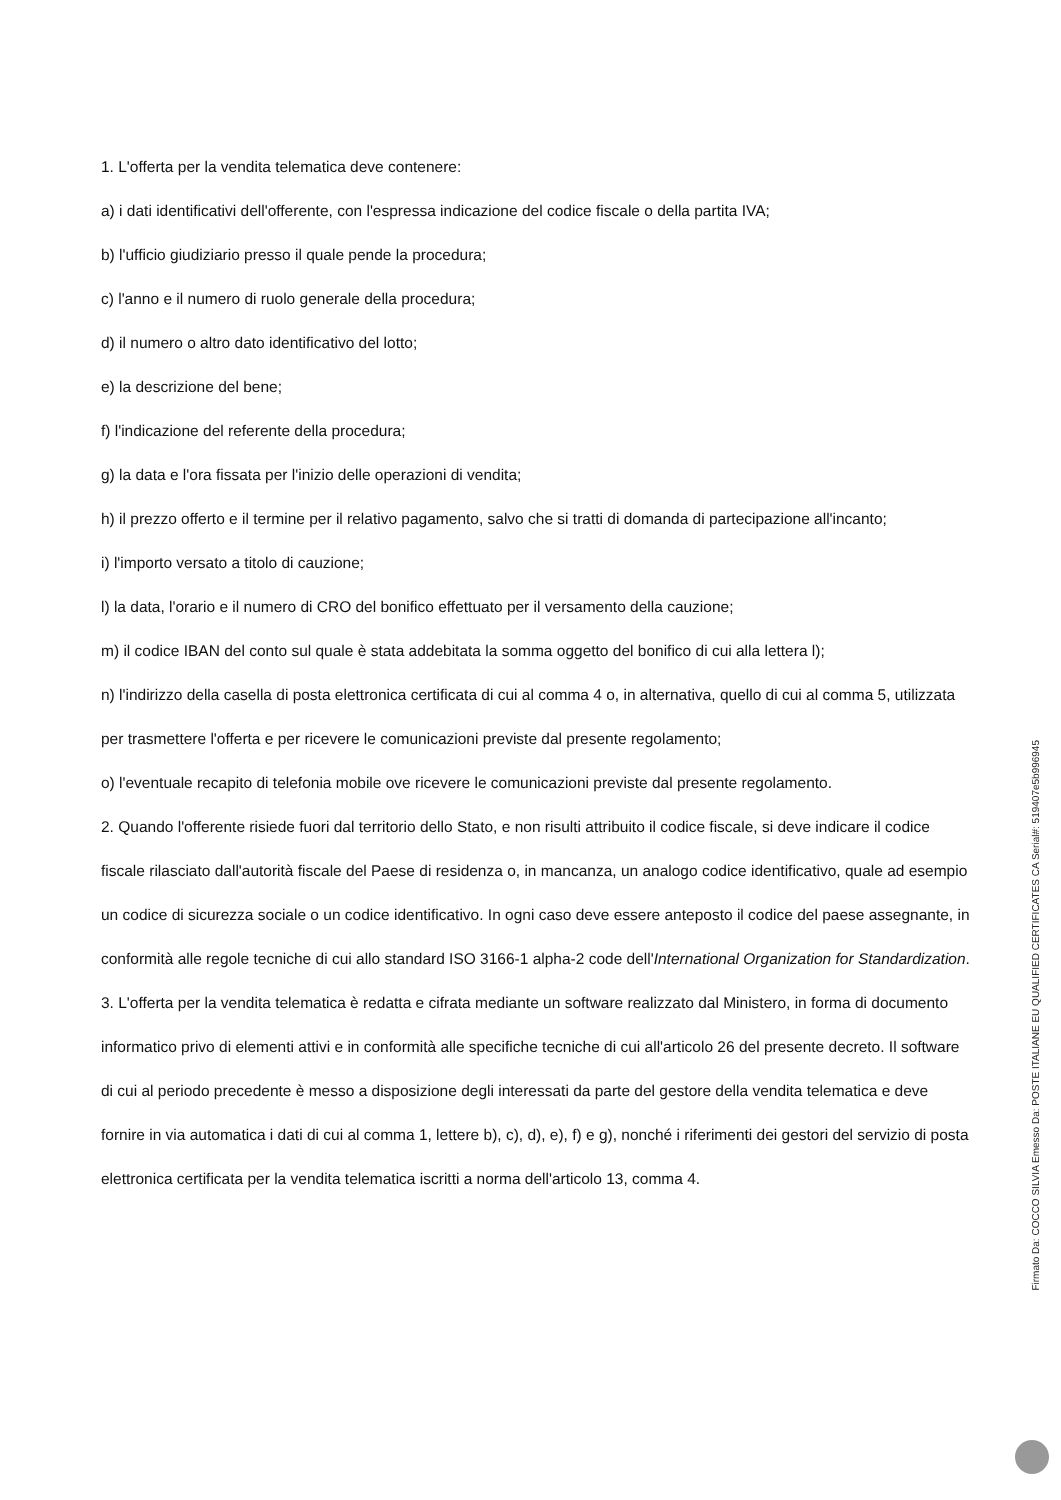1. L'offerta per la vendita telematica deve contenere:
a) i dati identificativi dell'offerente, con l'espressa indicazione del codice fiscale o della partita IVA;
b) l'ufficio giudiziario presso il quale pende la procedura;
c) l'anno e il numero di ruolo generale della procedura;
d) il numero o altro dato identificativo del lotto;
e) la descrizione del bene;
f) l'indicazione del referente della procedura;
g) la data e l'ora fissata per l'inizio delle operazioni di vendita;
h) il prezzo offerto e il termine per il relativo pagamento, salvo che si tratti di domanda di partecipazione all'incanto;
i) l'importo versato a titolo di cauzione;
l) la data, l'orario e il numero di CRO del bonifico effettuato per il versamento della cauzione;
m) il codice IBAN del conto sul quale è stata addebitata la somma oggetto del bonifico di cui alla lettera l);
n) l'indirizzo della casella di posta elettronica certificata di cui al comma 4 o, in alternativa, quello di cui al comma 5, utilizzata per trasmettere l'offerta e per ricevere le comunicazioni previste dal presente regolamento;
o) l'eventuale recapito di telefonia mobile ove ricevere le comunicazioni previste dal presente regolamento.
2. Quando l'offerente risiede fuori dal territorio dello Stato, e non risulti attribuito il codice fiscale, si deve indicare il codice fiscale rilasciato dall'autorità fiscale del Paese di residenza o, in mancanza, un analogo codice identificativo, quale ad esempio un codice di sicurezza sociale o un codice identificativo. In ogni caso deve essere anteposto il codice del paese assegnante, in conformità alle regole tecniche di cui allo standard ISO 3166-1 alpha-2 code dell'International Organization for Standardization.
3. L'offerta per la vendita telematica è redatta e cifrata mediante un software realizzato dal Ministero, in forma di documento informatico privo di elementi attivi e in conformità alle specifiche tecniche di cui all'articolo 26 del presente decreto. Il software di cui al periodo precedente è messo a disposizione degli interessati da parte del gestore della vendita telematica e deve fornire in via automatica i dati di cui al comma 1, lettere b), c), d), e), f) e g), nonché i riferimenti dei gestori del servizio di posta elettronica certificata per la vendita telematica iscritti a norma dell'articolo 13, comma 4.
Firmato Da: COCCO SILVIA Emesso Da: POSTE ITALIANE EU QUALIFIED CERTIFICATES CA Serial#: 519407e5b996945